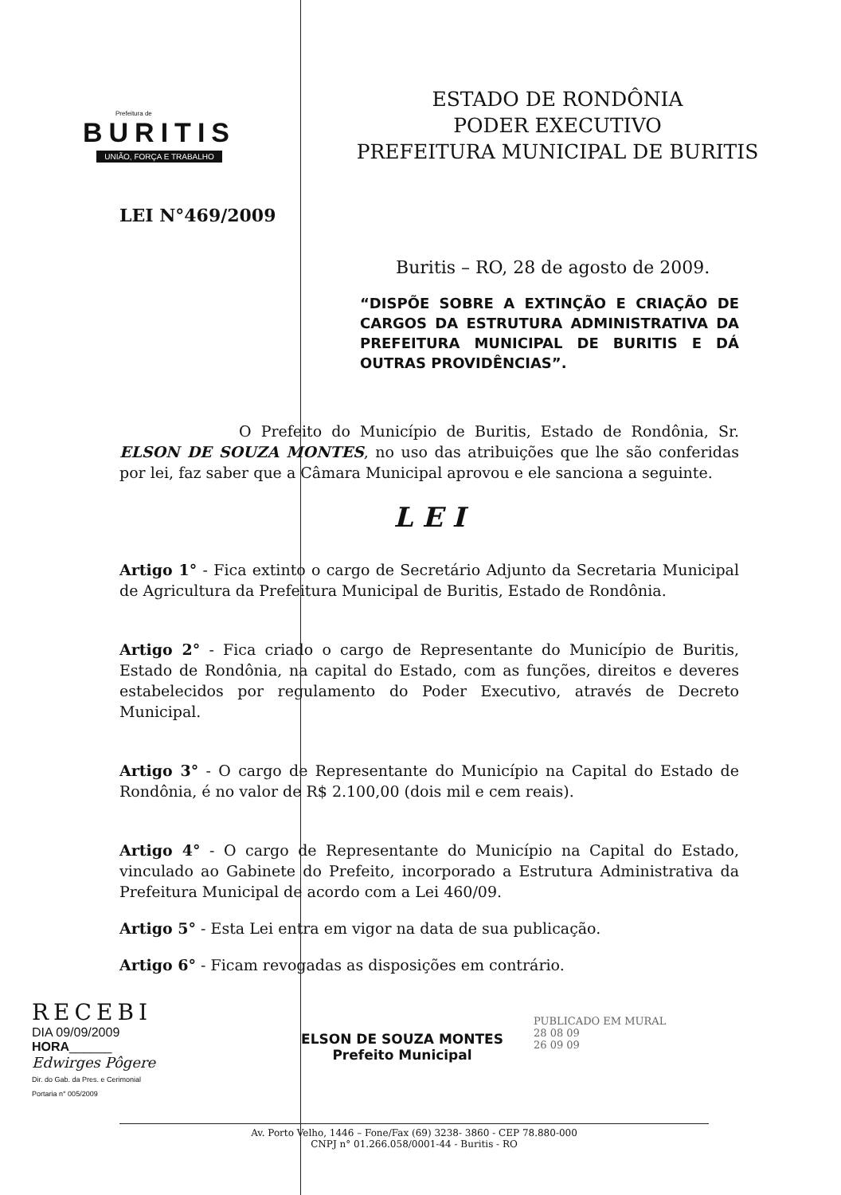Prefeitura de
BURITIS
UNIÃO, FORÇA E TRABALHO
ESTADO DE RONDÔNIA
PODER EXECUTIVO
PREFEITURA MUNICIPAL DE BURITIS
LEI N°469/2009
Buritis – RO, 28 de agosto de 2009.
“DISPÕE SOBRE A EXTINÇÃO E CRIAÇÃO DE CARGOS DA ESTRUTURA ADMINISTRATIVA DA PREFEITURA MUNICIPAL DE BURITIS E DÁ OUTRAS PROVIDÊNCIAS”.
O Prefeito do Município de Buritis, Estado de Rondônia, Sr. ELSON DE SOUZA MONTES, no uso das atribuições que lhe são conferidas por lei, faz saber que a Câmara Municipal aprovou e ele sanciona a seguinte.
L E I
Artigo 1° - Fica extinto o cargo de Secretário Adjunto da Secretaria Municipal de Agricultura da Prefeitura Municipal de Buritis, Estado de Rondônia.
Artigo 2° - Fica criado o cargo de Representante do Município de Buritis, Estado de Rondônia, na capital do Estado, com as funções, direitos e deveres estabelecidos por regulamento do Poder Executivo, através de Decreto Municipal.
Artigo 3° - O cargo de Representante do Município na Capital do Estado de Rondônia, é no valor de R$ 2.100,00 (dois mil e cem reais).
Artigo 4° - O cargo de Representante do Município na Capital do Estado, vinculado ao Gabinete do Prefeito, incorporado a Estrutura Administrativa da Prefeitura Municipal de acordo com a Lei 460/09.
Artigo 5° - Esta Lei entra em vigor na data de sua publicação.
Artigo 6° - Ficam revogadas as disposições em contrário.
RECEBI
DIA 09/09/2009
HORA______
Edwirges Pôgere
Dir. do Gab. da Pres. e Cerimonial
Portaria n° 005/2009
ELSON DE SOUZA MONTES
Prefeito Municipal
PUBLICADO EM MURAL
28 08 09
26 09 09
Av. Porto Velho, 1446 – Fone/Fax (69) 3238- 3860 - CEP 78.880-000
CNPJ n° 01.266.058/0001-44 - Buritis - RO